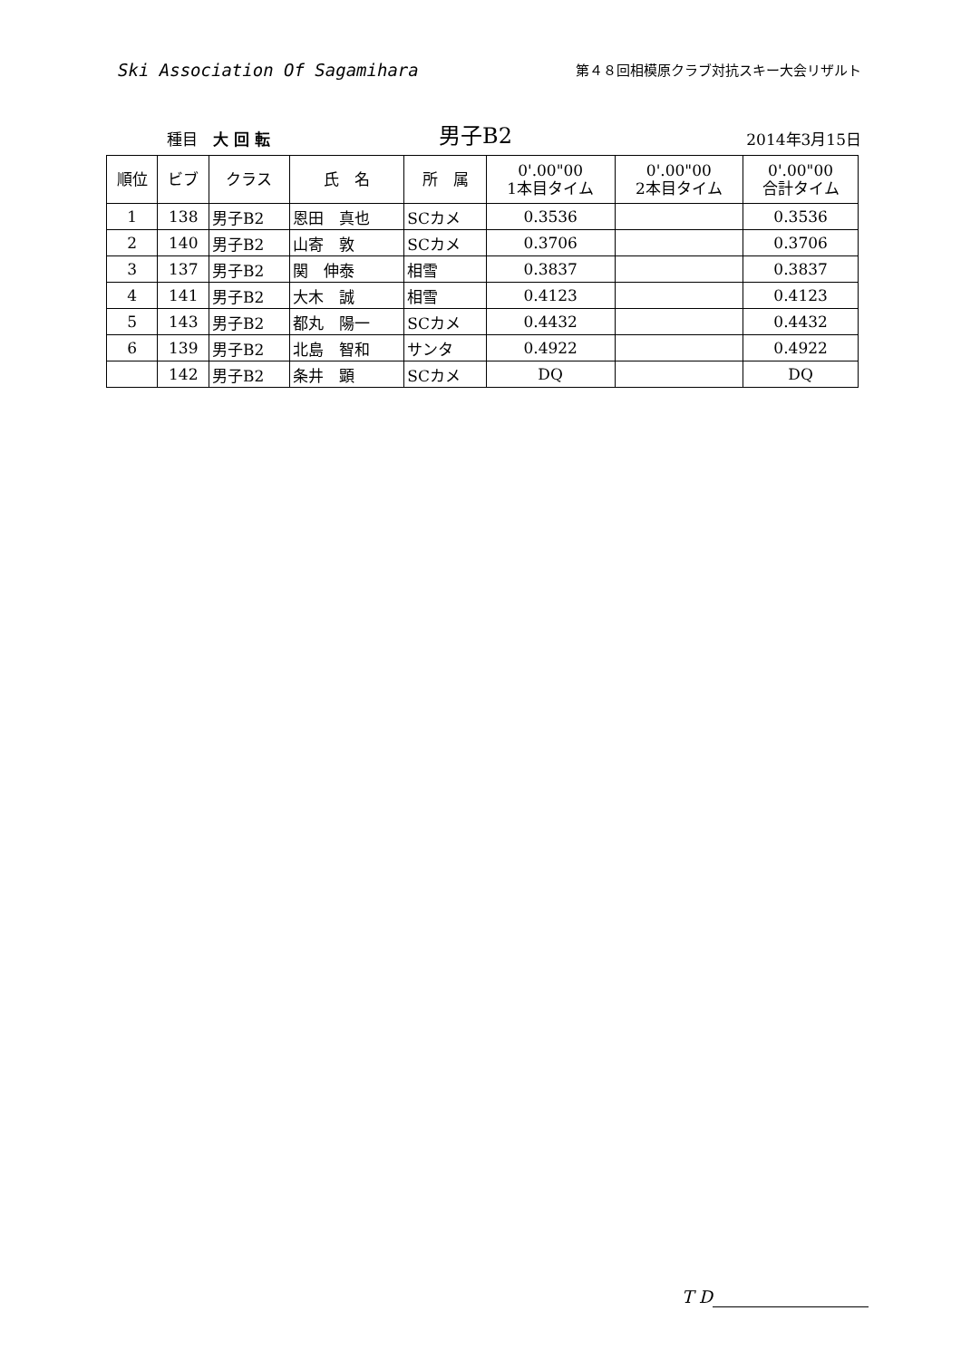Ski Association Of Sagamihara
第４８回相模原クラブ対抗スキー大会リザルト
種目　大 回 転
男子B2
2014年3月15日
| 順位 | ビブ | クラス | 氏 名 | 所 属 | 0'.00"00 1本目タイム | 0'.00"00 2本目タイム | 0'.00"00 合計タイム |
| --- | --- | --- | --- | --- | --- | --- | --- |
| 1 | 138 | 男子B2 | 恩田 真也 | SCカメ | 0.3536 | | 0.3536 |
| 2 | 140 | 男子B2 | 山寄 敦 | SCカメ | 0.3706 | | 0.3706 |
| 3 | 137 | 男子B2 | 関 伸泰 | 相雪 | 0.3837 | | 0.3837 |
| 4 | 141 | 男子B2 | 大木 誠 | 相雪 | 0.4123 | | 0.4123 |
| 5 | 143 | 男子B2 | 都丸 陽一 | SCカメ | 0.4432 | | 0.4432 |
| 6 | 139 | 男子B2 | 北島 智和 | サンタ | 0.4922 | | 0.4922 |
| | 142 | 男子B2 | 条井 顕 | SCカメ | DQ | | DQ |
T D